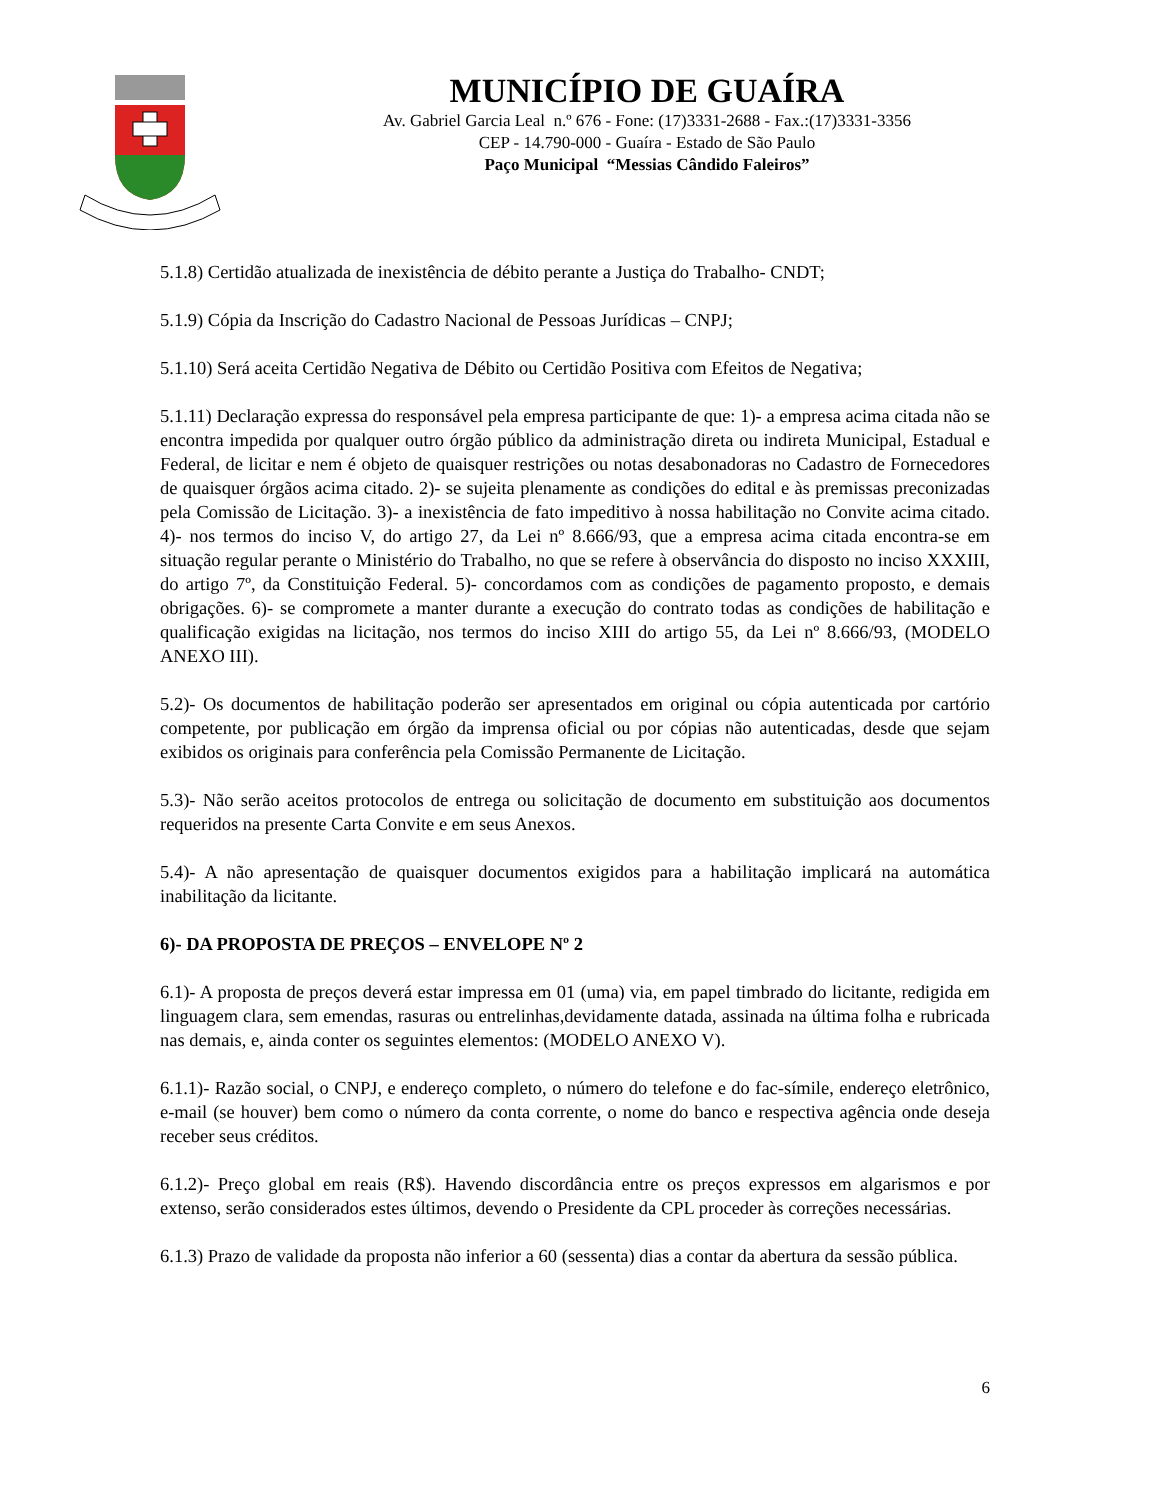MUNICÍPIO DE GUAÍRA
Av. Gabriel Garcia Leal n.º 676 - Fone: (17)3331-2688 - Fax.:(17)3331-3356
CEP - 14.790-000 - Guaíra - Estado de São Paulo
Paço Municipal “Messias Cândido Faleiros”
5.1.8) Certidão atualizada de inexistência de débito perante a Justiça do Trabalho- CNDT;
5.1.9) Cópia da Inscrição do Cadastro Nacional de Pessoas Jurídicas – CNPJ;
5.1.10) Será aceita Certidão Negativa de Débito ou Certidão Positiva com Efeitos de Negativa;
5.1.11) Declaração expressa do responsável pela empresa participante de que: 1)- a empresa acima citada não se encontra impedida por qualquer outro órgão público da administração direta ou indireta Municipal, Estadual e Federal, de licitar e nem é objeto de quaisquer restrições ou notas desabonadoras no Cadastro de Fornecedores de quaisquer órgãos acima citado. 2)- se sujeita plenamente as condições do edital e às premissas preconizadas pela Comissão de Licitação. 3)- a inexistência de fato impeditivo à nossa habilitação no Convite acima citado. 4)- nos termos do inciso V, do artigo 27, da Lei nº 8.666/93, que a empresa acima citada encontra-se em situação regular perante o Ministério do Trabalho, no que se refere à observância do disposto no inciso XXXIII, do artigo 7º, da Constituição Federal. 5)- concordamos com as condições de pagamento proposto, e demais obrigações. 6)- se compromete a manter durante a execução do contrato todas as condições de habilitação e qualificação exigidas na licitação, nos termos do inciso XIII do artigo 55, da Lei nº 8.666/93, (MODELO ANEXO III).
5.2)- Os documentos de habilitação poderão ser apresentados em original ou cópia autenticada por cartório competente, por publicação em órgão da imprensa oficial ou por cópias não autenticadas, desde que sejam exibidos os originais para conferência pela Comissão Permanente de Licitação.
5.3)- Não serão aceitos protocolos de entrega ou solicitação de documento em substituição aos documentos requeridos na presente Carta Convite e em seus Anexos.
5.4)- A não apresentação de quaisquer documentos exigidos para a habilitação implicará na automática inabilitação da licitante.
6)- DA PROPOSTA DE PREÇOS – ENVELOPE Nº 2
6.1)- A proposta de preços deverá estar impressa em 01 (uma) via, em papel timbrado do licitante, redigida em linguagem clara, sem emendas, rasuras ou entrelinhas,devidamente datada, assinada na última folha e rubricada nas demais, e, ainda conter os seguintes elementos: (MODELO ANEXO V).
6.1.1)- Razão social, o CNPJ, e endereço completo, o número do telefone e do fac-símile, endereço eletrônico, e-mail (se houver) bem como o número da conta corrente, o nome do banco e respectiva agência onde deseja receber seus créditos.
6.1.2)- Preço global em reais (R$). Havendo discordância entre os preços expressos em algarismos e por extenso, serão considerados estes últimos, devendo o Presidente da CPL proceder às correções necessárias.
6.1.3) Prazo de validade da proposta não inferior a 60 (sessenta) dias a contar da abertura da sessão pública.
6